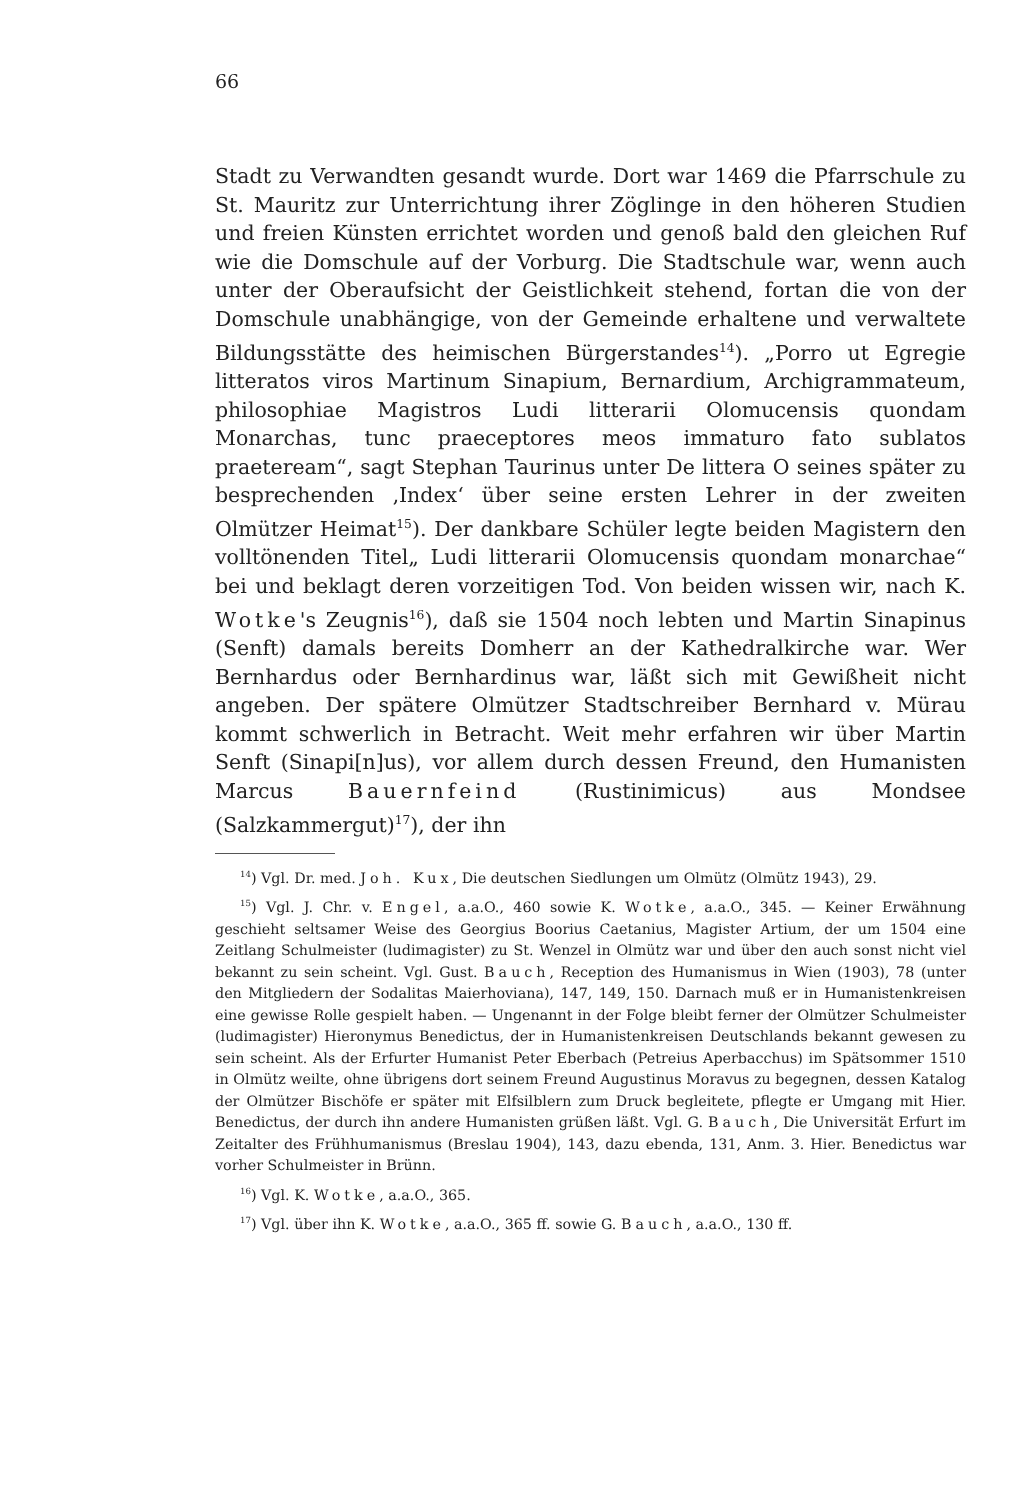66
Stadt zu Verwandten gesandt wurde. Dort war 1469 die Pfarrschule zu St. Mauritz zur Unterrichtung ihrer Zöglinge in den höheren Studien und freien Künsten errichtet worden und genoß bald den gleichen Ruf wie die Domschule auf der Vorburg. Die Stadtschule war, wenn auch unter der Oberaufsicht der Geistlichkeit stehend, fortan die von der Domschule unabhängige, von der Gemeinde erhaltene und verwaltete Bildungsstätte des heimischen Bürgerstandes<sup>14</sup>). „Porro ut Egregie litteratos viros Martinum Sinapium, Bernardium, Archigrammateum, philosophiae Magistros Ludi litterarii Olomucensis quondam Monarchas, tunc praeceptores meos immaturo fato sublatos praeteream“, sagt Stephan Taurinus unter De littera O seines später zu besprechenden ‚Index‘ über seine ersten Lehrer in der zweiten Olmützer Heimat<sup>15</sup>). Der dankbare Schüler legte beiden Magistern den volltönenden Titel„ Ludi litterarii Olomucensis quondam monarchae“ bei und beklagt deren vorzeitigen Tod. Von beiden wissen wir, nach K. Wotke's Zeugnis<sup>16</sup>), daß sie 1504 noch lebten und Martin Sinapinus (Senft) damals bereits Domherr an der Kathedralkirche war. Wer Bernhardus oder Bernhardinus war, läßt sich mit Gewißheit nicht angeben. Der spätere Olmützer Stadtschreiber Bernhard v. Mürau kommt schwerlich in Betracht. Weit mehr erfahren wir über Martin Senft (Sinapi[n]us), vor allem durch dessen Freund, den Humanisten Marcus Bauernfeind (Rustinimicus) aus Mondsee (Salzkammergut)<sup>17</sup>), der ihn
<sup>14</sup>) Vgl. Dr. med. Joh. Kux, Die deutschen Siedlungen um Olmütz (Olmütz 1943), 29.
<sup>15</sup>) Vgl. J. Chr. v. Engel, a.a.O., 460 sowie K. Wotke, a.a.O., 345. — Keiner Erwähnung geschieht seltsamer Weise des Georgius Boorius Caetanius, Magister Artium, der um 1504 eine Zeitlang Schulmeister (ludimagister) zu St. Wenzel in Olmütz war und über den auch sonst nicht viel bekannt zu sein scheint. Vgl. Gust. Bauch, Reception des Humanismus in Wien (1903), 78 (unter den Mitgliedern der Sodalitas Maierhoviana), 147, 149, 150. Darnach muß er in Humanistenkreisen eine gewisse Rolle gespielt haben. — Ungenannt in der Folge bleibt ferner der Olmützer Schulmeister (ludimagister) Hieronymus Benedictus, der in Humanistenkreisen Deutschlands bekannt gewesen zu sein scheint. Als der Erfurter Humanist Peter Eberbach (Petreius Aperbacchus) im Spätsommer 1510 in Olmütz weilte, ohne übrigens dort seinem Freund Augustinus Moravus zu begegnen, dessen Katalog der Olmützer Bischöfe er später mit Elfsilblern zum Druck begleitete, pflegte er Umgang mit Hier. Benedictus, der durch ihn andere Humanisten grüßen läßt. Vgl. G. Bauch, Die Universität Erfurt im Zeitalter des Frühhumanismus (Breslau 1904), 143, dazu ebenda, 131, Anm. 3. Hier. Benedictus war vorher Schulmeister in Brünn.
<sup>16</sup>) Vgl. K. Wotke, a.a.O., 365.
<sup>17</sup>) Vgl. über ihn K. Wotke, a.a.O., 365 ff. sowie G. Bauch, a.a.O., 130 ff.